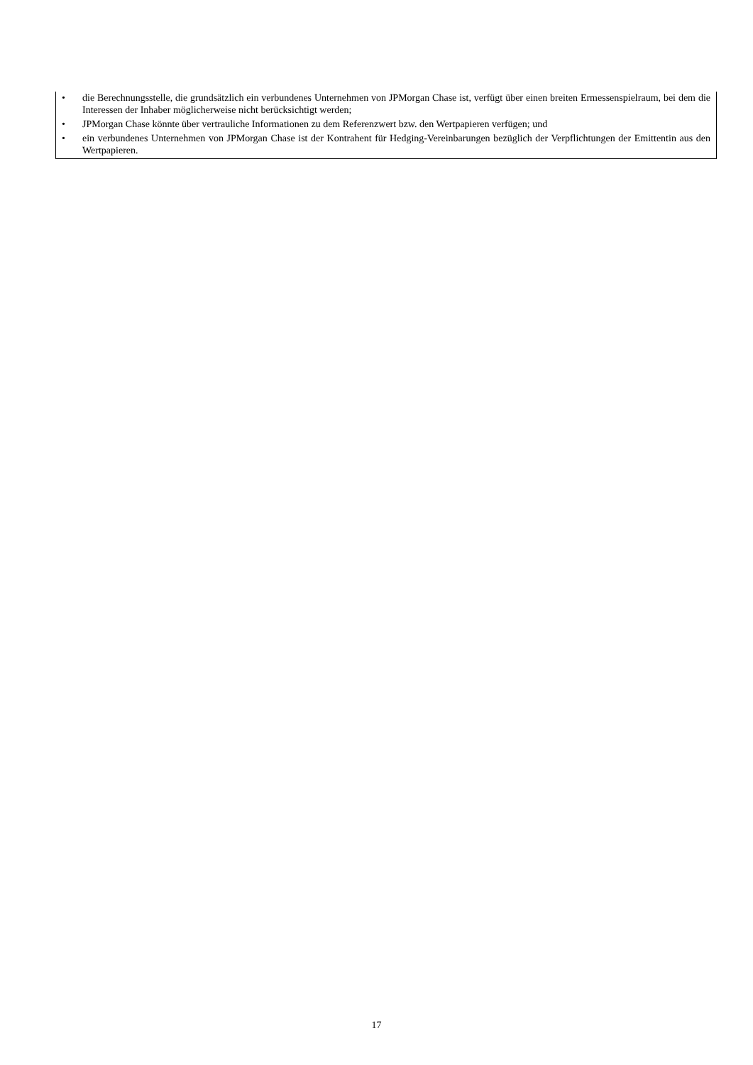• die Berechnungsstelle, die grundsätzlich ein verbundenes Unternehmen von JPMorgan Chase ist, verfügt über einen breiten Ermessenspielraum, bei dem die Interessen der Inhaber möglicherweise nicht berücksichtigt werden;
• JPMorgan Chase könnte über vertrauliche Informationen zu dem Referenzwert bzw. den Wertpapieren verfügen; und
• ein verbundenes Unternehmen von JPMorgan Chase ist der Kontrahent für Hedging-Vereinbarungen bezüglich der Verpflichtungen der Emittentin aus den Wertpapieren.
17